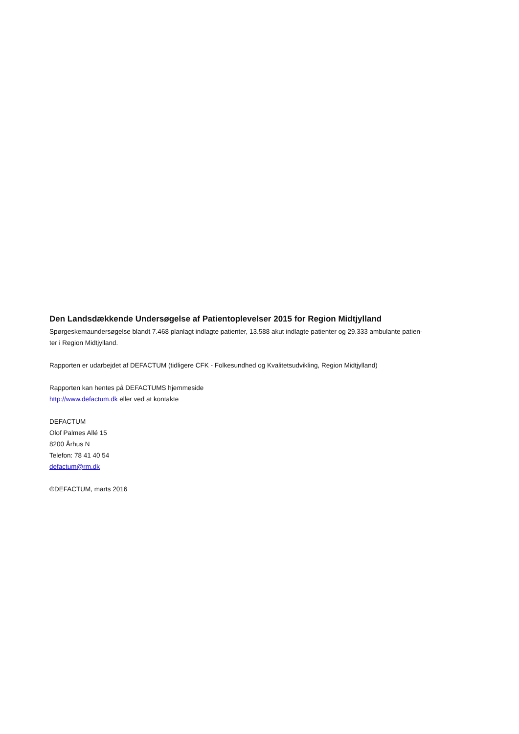Den Landsdækkende Undersøgelse af Patientoplevelser 2015 for Region Midtjylland
Spørgeskemaundersøgelse blandt 7.468 planlagt indlagte patienter, 13.588 akut indlagte patienter og 29.333 ambulante patien-
ter i Region Midtjylland.
Rapporten er udarbejdet af DEFACTUM (tidligere CFK - Folkesundhed og Kvalitetsudvikling, Region Midtjylland)
Rapporten kan hentes på DEFACTUMS hjemmeside
http://www.defactum.dk eller ved at kontakte
DEFACTUM
Olof Palmes Allé 15
8200 Århus N
Telefon: 78 41 40 54
defactum@rm.dk
©DEFACTUM, marts 2016